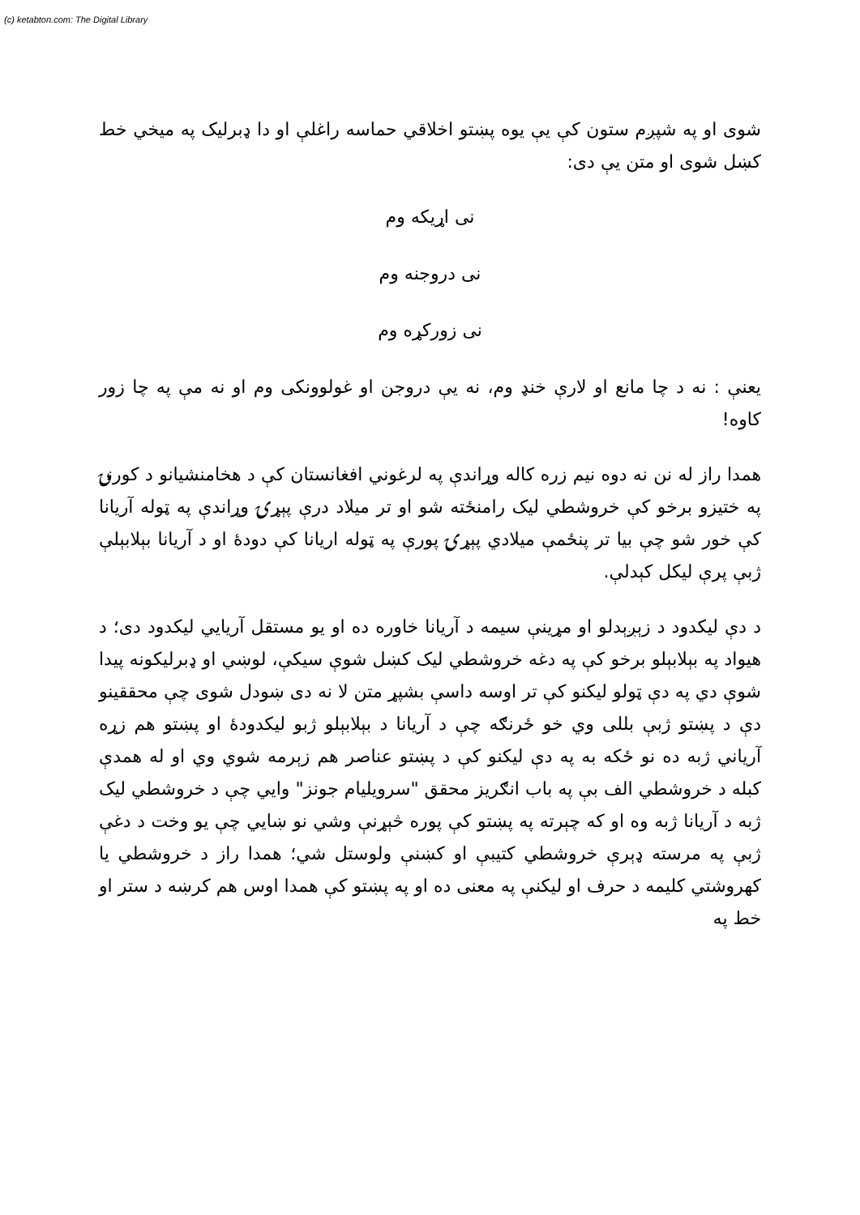(c) ketabton.com: The Digital Library
شوی او په شپږم ستون کې یې یوه پښتو اخلاقي حماسه راغلې او دا ډبرلیک په میخي خط کښل شوی او متن یې دی:
نی اړیکه وم
نی دروجنه وم
نی زورکړه وم
یعنې : نه د چا مانع او لارې خنډ وم، نه یې دروجن او غولوونکی وم او نه مې په چا زور کاوه!
همدا راز له نن نه دوه نیم زره کاله وړاندې په لرغوني افغانستان کې د هخامنشیانو د کورنۍ په ختیزو برخو کې خروشطي لیک رامنځته شو او تر میلاد درې پېړۍ وړاندې په ټوله آریانا کې خور شو چې بیا تر پنځمې میلادي پېړۍ پورې په ټوله اریانا کې دودۀ او د آریانا بېلابېلې ژبې پرې لیکل کېدلې.
د دې لیکدود د زېږېدلو او مړینې سیمه د آریانا خاوره ده او یو مستقل آریایي لیکدود دی؛ د هیواد په بېلابېلو برخو کې په دغه خروشطي لیک کښل شوې سیکې، لوښي او ډبرلیکونه پیدا شوې دي په دې ټولو لیکنو کې تر اوسه داسې بشپړ متن لا نه دی ښودل شوی چې محققینو دې د پښتو ژبې بللی وي خو ځرنګه چې د آریانا د بېلابېلو ژبو لیکدودۀ او پښتو هم زړه آریاني ژبه ده نو ځکه به په دې لیکنو کې د پښتو عناصر هم زېرمه شوي وي او له همدې کبله د خروشطي الف بې په باب انګریز محقق "سرویلیام جونز" وایي چې د خروشطي لیک ژبه د آریانا ژبه وه او که چېرته په پښتو کې پوره څېړنې وشي نو ښایي چې یو وخت د دغې ژبې په مرسته ډېرې خروشطي کتیبې او کښنې ولوستل شي؛ همدا راز د خروشطي یا کهروشتي کلیمه د حرف او لیکنې په معنی ده او په پښتو کې همدا اوس هم کرښه د ستر او خط په